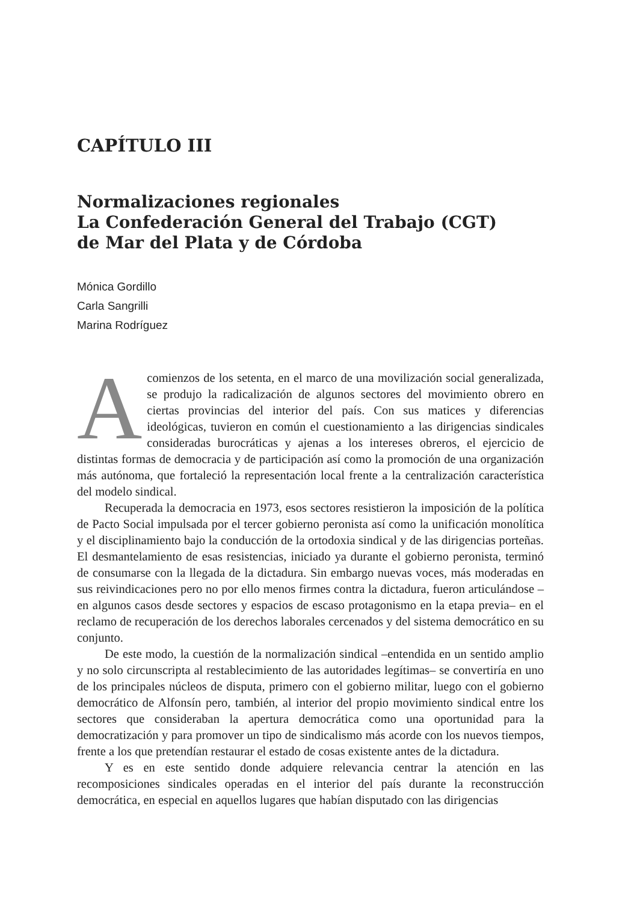CAPÍTULO III
Normalizaciones regionales
La Confederación General del Trabajo (CGT)
de Mar del Plata y de Córdoba
Mónica Gordillo
Carla Sangrilli
Marina Rodríguez
Acomienzos de los setenta, en el marco de una movilización social generalizada, se produjo la radicalización de algunos sectores del movimiento obrero en ciertas provincias del interior del país. Con sus matices y diferencias ideológicas, tuvieron en común el cuestionamiento a las dirigencias sindicales consideradas burocráticas y ajenas a los intereses obreros, el ejercicio de distintas formas de democracia y de participación así como la promoción de una organización más autónoma, que fortaleció la representación local frente a la centralización característica del modelo sindical.
Recuperada la democracia en 1973, esos sectores resistieron la imposición de la política de Pacto Social impulsada por el tercer gobierno peronista así como la unificación monolítica y el disciplinamiento bajo la conducción de la ortodoxia sindical y de las dirigencias porteñas. El desmantelamiento de esas resistencias, iniciado ya durante el gobierno peronista, terminó de consumarse con la llegada de la dictadura. Sin embargo nuevas voces, más moderadas en sus reivindicaciones pero no por ello menos firmes contra la dictadura, fueron articulándose –en algunos casos desde sectores y espacios de escaso protagonismo en la etapa previa– en el reclamo de recuperación de los derechos laborales cercenados y del sistema democrático en su conjunto.
De este modo, la cuestión de la normalización sindical –entendida en un sentido amplio y no solo circunscripta al restablecimiento de las autoridades legítimas– se convertiría en uno de los principales núcleos de disputa, primero con el gobierno militar, luego con el gobierno democrático de Alfonsín pero, también, al interior del propio movimiento sindical entre los sectores que consideraban la apertura democrática como una oportunidad para la democratización y para promover un tipo de sindicalismo más acorde con los nuevos tiempos, frente a los que pretendían restaurar el estado de cosas existente antes de la dictadura.
Y es en este sentido donde adquiere relevancia centrar la atención en las recomposiciones sindicales operadas en el interior del país durante la reconstrucción democrática, en especial en aquellos lugares que habían disputado con las dirigencias